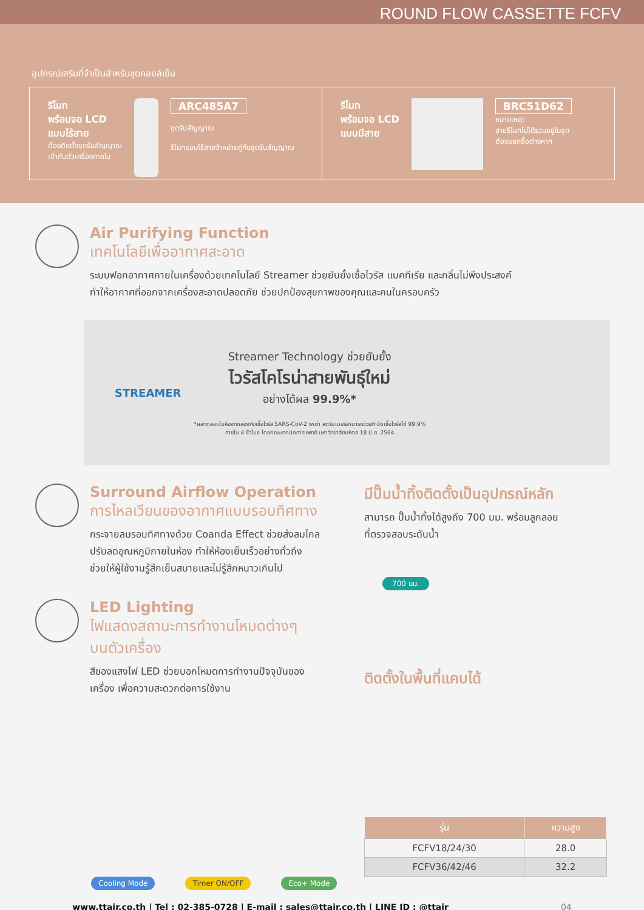ROUND FLOW CASSETTE FCFV
อุปกรณ์เสริมที่จำเป็นสำหรับชุดคอยล์เย็น
รีโมท
พร้อมจอ LCD
แบบไร้สาย
ต้องติดตั้งชุดรับสัญญาณ
เข้ากับตัวเครื่องภายใน
ARC485A7
ชุดรับสัญญาณ
รีโมทแบบไร้สายจำหน่ายคู่กับชุดรับสัญญาณ
รีโมท
พร้อมจอ LCD
แบบมีสาย
BRC51D62
หมายเหตุ:
สายรีโมทไม่ได้รวมอยู่ในชุด
ต้องแยกซื้อต่างหาก
Air Purifying Function
เทคโนโลยีเพื่ออากาศสะอาด
ระบบฟอกอากาศภายในเครื่องด้วยเทคโนโลยี Streamer ช่วยยับยั้งเชื้อไวรัส แบคทีเรีย และกลิ่นไม่พึงประสงค์
ทำให้อากาศที่ออกจากเครื่องสะอาดปลอดภัย ช่วยปกป้องสุขภาพของคุณและคนในครอบครัว
STREAMER
Streamer Technology ช่วยยับยั้ง
ไวรัสโคโรน่าสายพันธุ์ใหม่
อย่างได้ผล 99.9%*
*ผลทดสอบในห้องทดลองกับเชื้อไวรัส SARS-CoV-2 พบว่า สตรีมเมอร์สามารถช่วยกำจัดเชื้อไวรัสได้ 99.9%
ภายใน 4 ชั่วโมง โดยคณะเทคนิคการแพทย์ มหาวิทยาลัยมหิดล 18 มิ.ย. 2564
Surround Airflow Operation
การไหลเวียนของอากาศแบบรอบทิศทาง
กระจายลมรอบทิศทางด้วย Coanda Effect ช่วยส่งลมไกล
ปรับลดอุณหภูมิภายในห้อง ทำให้ห้องเย็นเร็วอย่างทั่วถึง
ช่วยให้ผู้ใช้งานรู้สึกเย็นสบายและไม่รู้สึกหนาวเกินไป
LED Lighting
ไฟแสดงสถานะการทำงานโหมดต่างๆ
บนตัวเครื่อง
สีของแสงไฟ LED ช่วยบอกโหมดการทำงานปัจจุบันของ
เครื่อง เพื่อความสะดวกต่อการใช้งาน
Cooling Mode Timer ON/OFF Eco+ Mode
มีปั๊มน้ำทิ้งติดตั้งเป็นอุปกรณ์หลัก
สามารถ ปั๊มน้ำทิ้งได้สูงถึง 700 มม. พร้อมลูกลอย
ที่ตรวจสอบระดับน้ำ
700 มม.
ติดตั้งในพื้นที่แคบได้
| รุ่น | ความสูง |
| --- | --- |
| FCFV18/24/30 | 28.0 |
| FCFV36/42/46 | 32.2 |
www.ttair.co.th | Tel : 02-385-0728 | E-mail : sales@ttair.co.th | LINE ID : @ttair 04